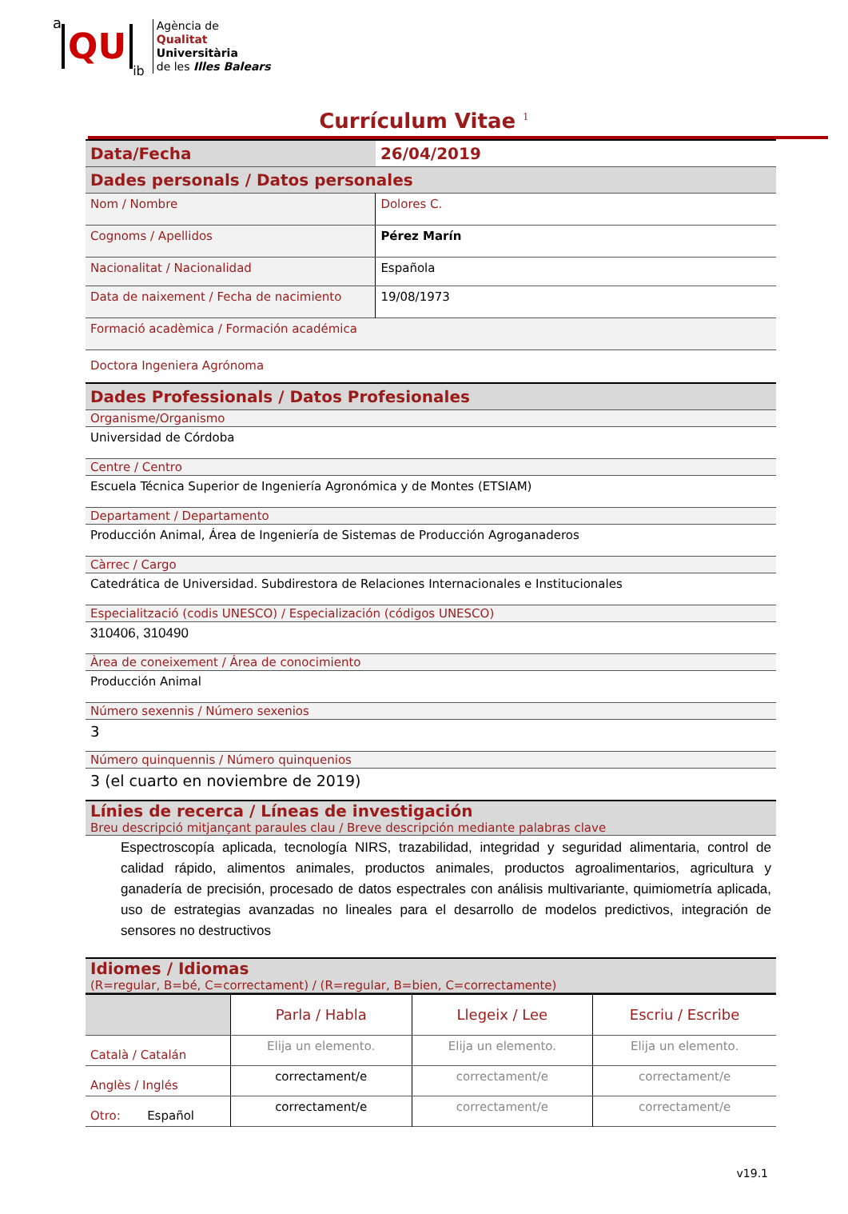a QU ib
Agència de
Qualitat
Universitària
de les Illes Balears
Currículum Vitae <sup>1</sup>
| Data/Fecha | 26/04/2019 |
| Dades personals / Datos personales | |
| Nom / Nombre | Dolores C. |
| Cognoms / Apellidos | Pérez Marín |
| Nacionalitat / Nacionalidad | Española |
| Data de naixement / Fecha de nacimiento | 19/08/1973 |
| Formació acadèmica / Formación académica | |
| Doctora Ingeniera Agrónoma | |
| Dades Professionals / Datos Profesionales | |
| Organisme/Organismo | |
| Universidad de Córdoba | |
| Centre / Centro | |
| Escuela Técnica Superior de Ingeniería Agronómica y de Montes (ETSIAM) | |
| Departament / Departamento | |
| Producción Animal, Área de Ingeniería de Sistemas de Producción Agroganaderos | |
| Càrrec / Cargo | |
| Catedrática de Universidad. Subdirestora de Relaciones Internacionales e Institucionales | |
| Especialització (codis UNESCO) / Especialización (códigos UNESCO) | |
| 310406, 310490 | |
| Àrea de coneixement / Área de conocimiento | |
| Producción Animal | |
| Número sexennis / Número sexenios | |
| 3 | |
| Número quinquennis / Número quinquenios | |
| 3 (el cuarto en noviembre de 2019) | |
| Línies de recerca / Líneas de investigación Breu descripció mitjançant paraules clau / Breve descripción mediante palabras clave | |
| Espectroscopía aplicada, tecnología NIRS, trazabilidad, integridad y seguridad alimentaria, control de calidad rápido, alimentos animales, productos animales, productos agroalimentarios, agricultura y ganadería de precisión, procesado de datos espectrales con análisis multivariante, quimiometría aplicada, uso de estrategias avanzadas no lineales para el desarrollo de modelos predictivos, integración de sensores no destructivos | |
| Idiomes / Idiomas (R=regular, B=bé, C=correctament) / (R=regular, B=bien, C=correctamente) | |
| | Parla / Habla | Llegeix / Lee | Escriu / Escribe |
| Català / Catalán | Elija un elemento. | Elija un elemento. | Elija un elemento. |
| Anglès / Inglés | correctament/e | correctament/e | correctament/e |
| Otro: Español | correctament/e | correctament/e | correctament/e |
v19.1